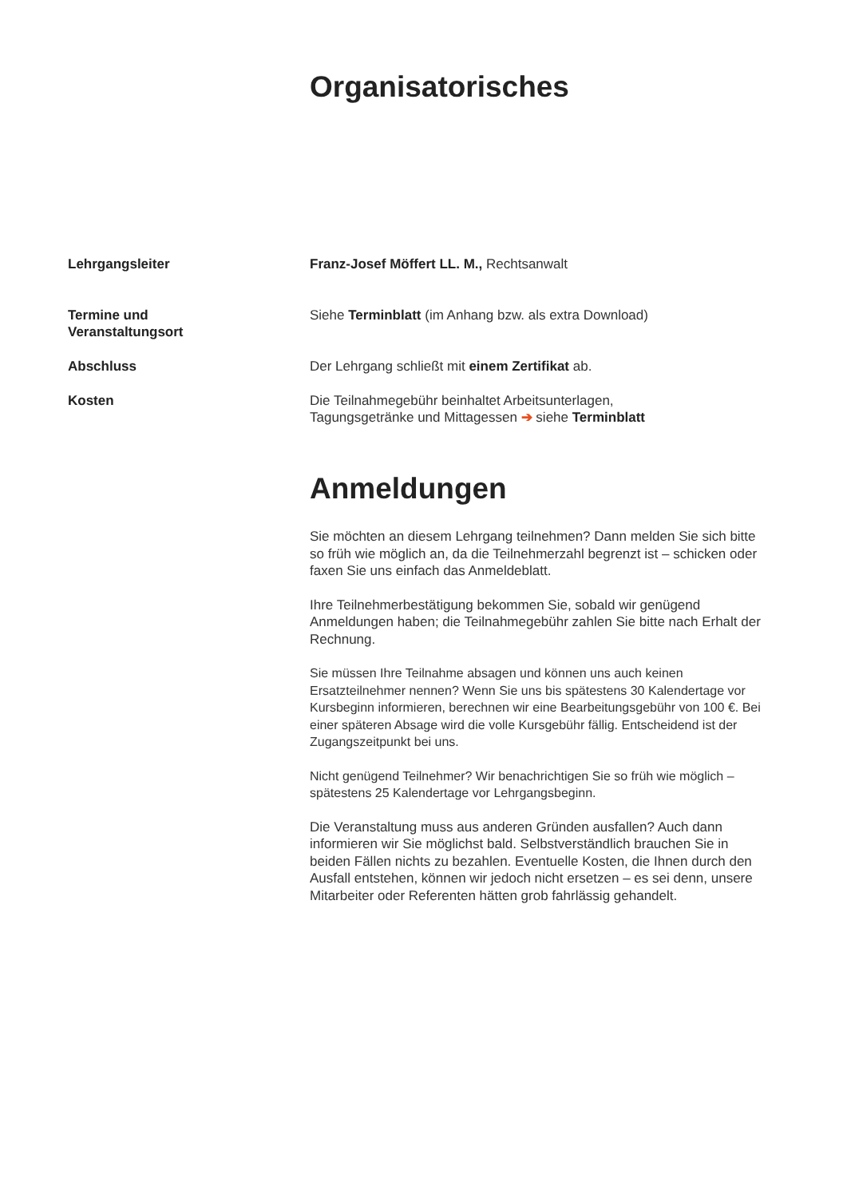Organisatorisches
Lehrgangsleiter Franz-Josef Möffert LL. M., Rechtsanwalt
Termine und
Veranstaltungsort
Siehe Terminblatt (im Anhang bzw. als extra Download)
Abschluss Der Lehrgang schließt mit einem Zertifikat ab.
Kosten Die Teilnahmegebühr beinhaltet Arbeitsunterlagen,
Tagungsgetränke und Mittagessen ➔ siehe Terminblatt
Anmeldungen
Sie möchten an diesem Lehrgang teilnehmen? Dann melden Sie sich bitte so früh wie möglich an, da die Teilnehmerzahl begrenzt ist – schicken oder faxen Sie uns einfach das Anmeldeblatt.
Ihre Teilnehmerbestätigung bekommen Sie, sobald wir genügend Anmeldungen haben; die Teilnahmegebühr zahlen Sie bitte nach Erhalt der Rechnung.
Sie müssen Ihre Teilnahme absagen und können uns auch keinen Ersatzteilnehmer nennen? Wenn Sie uns bis spätestens 30 Kalendertage vor Kursbeginn informieren, berechnen wir eine Bearbeitungsgebühr von 100 €. Bei einer späteren Absage wird die volle Kursgebühr fällig. Entscheidend ist der Zugangszeitpunkt bei uns.
Nicht genügend Teilnehmer? Wir benachrichtigen Sie so früh wie möglich – spätestens 25 Kalendertage vor Lehrgangsbeginn.
Die Veranstaltung muss aus anderen Gründen ausfallen? Auch dann informieren wir Sie möglichst bald. Selbstverständlich brauchen Sie in beiden Fällen nichts zu bezahlen. Eventuelle Kosten, die Ihnen durch den Ausfall entstehen, können wir jedoch nicht ersetzen – es sei denn, unsere Mitarbeiter oder Referenten hätten grob fahrlässig gehandelt.